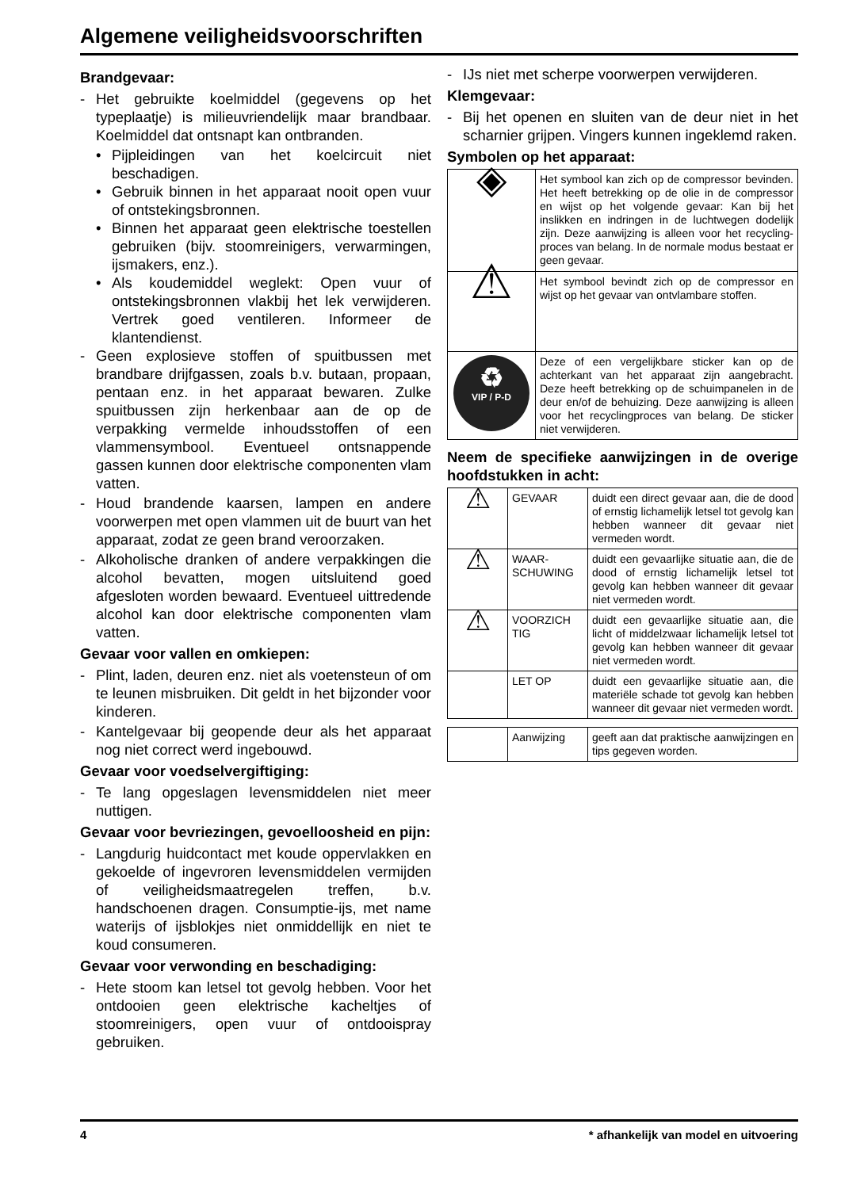Algemene veiligheidsvoorschriften
Brandgevaar:
- Het gebruikte koelmiddel (gegevens op het typeplaatje) is milieuvriendelijk maar brandbaar. Koelmiddel dat ontsnapt kan ontbranden.
• Pijpleidingen van het koelcircuit niet beschadigen.
• Gebruik binnen in het apparaat nooit open vuur of ontstekingsbronnen.
• Binnen het apparaat geen elektrische toestellen gebruiken (bijv. stoomreinigers, verwarmingen, ijsmakers, enz.).
• Als koudemiddel weglekt: Open vuur of ontstekingsbronnen vlakbij het lek verwijderen. Vertrek goed ventileren. Informeer de klantendienst.
- Geen explosieve stoffen of spuitbussen met brandbare drijfgassen, zoals b.v. butaan, propaan, pentaan enz. in het apparaat bewaren. Zulke spuitbussen zijn herkenbaar aan de op de verpakking vermelde inhoudsstoffen of een vlammensymbool. Eventueel ontsnappende gassen kunnen door elektrische componenten vlam vatten.
- Houd brandende kaarsen, lampen en andere voorwerpen met open vlammen uit de buurt van het apparaat, zodat ze geen brand veroorzaken.
- Alkoholische dranken of andere verpakkingen die alcohol bevatten, mogen uitsluitend goed afgesloten worden bewaard. Eventueel uittredende alcohol kan door elektrische componenten vlam vatten.
Gevaar voor vallen en omkiepen:
- Plint, laden, deuren enz. niet als voetensteun of om te leunen misbruiken. Dit geldt in het bijzonder voor kinderen.
- Kantelgevaar bij geopende deur als het apparaat nog niet correct werd ingebouwd.
Gevaar voor voedselvergiftiging:
- Te lang opgeslagen levensmiddelen niet meer nuttigen.
Gevaar voor bevriezingen, gevoelloosheid en pijn:
- Langdurig huidcontact met koude oppervlakken en gekoelde of ingevroren levensmiddelen vermijden of veiligheidsmaatregelen treffen, b.v. handschoenen dragen. Consumptie-ijs, met name waterijs of ijsblokjes niet onmiddellijk en niet te koud consumeren.
Gevaar voor verwonding en beschadiging:
- Hete stoom kan letsel tot gevolg hebben. Voor het ontdooien geen elektrische kachel­tjes of stoomreinigers, open vuur of ontdooispray gebruiken.
- IJs niet met scherpe voorwerpen verwijderen.
Klemgevaar:
- Bij het openen en sluiten van de deur niet in het scharnier grijpen. Vingers kunnen ingeklemd raken.
Symbolen op het apparaat:
| ◈ | Het symbool kan zich op de compressor bevinden. Het heeft betrekking op de olie in de compressor en wijst op het volgende gevaar: Kan bij het inslikken en indringen in de luchtwegen dodelijk zijn. Deze aanwijzing is alleen voor het recycling­proces van belang. In de normale modus bestaat er geen gevaar. |
| ⚠ | Het symbool bevindt zich op de compressor en wijst op het gevaar van ontvlambare stoffen. |
| ♻ VIP / P-D | Deze of een vergelijkbare sticker kan op de achterkant van het apparaat zijn aangebracht. Deze heeft betrekking op de schuimpanelen in de deur en/of de behuizing. Deze aanwijzing is alleen voor het recyclingproces van belang. De sticker niet verwijderen. |
Neem de specifieke aanwijzingen in de overige hoofdstukken in acht:
| ⚠ | GEVAAR | duidt een direct gevaar aan, die de dood of ernstig lichamelijk letsel tot gevolg kan hebben wanneer dit gevaar niet vermeden wordt. |
| ⚠ | WAAR-SCHUWING | duidt een gevaarlijke situatie aan, die de dood of ernstig lichamelijk letsel tot gevolg kan hebben wanneer dit gevaar niet vermeden wordt. |
| ⚠ | VOORZICH TIG | duidt een gevaarlijke situatie aan, die licht of middelzwaar lichamelijk letsel tot gevolg kan hebben wanneer dit gevaar niet vermeden wordt. |
| | LET OP | duidt een gevaarlijke situatie aan, die materiële schade tot gevolg kan hebben wanneer dit gevaar niet vermeden wordt. |
| | Aanwijzing | geeft aan dat praktische aanwijzingen en tips gegeven worden. |
4 * afhankelijk van model en uitvoering